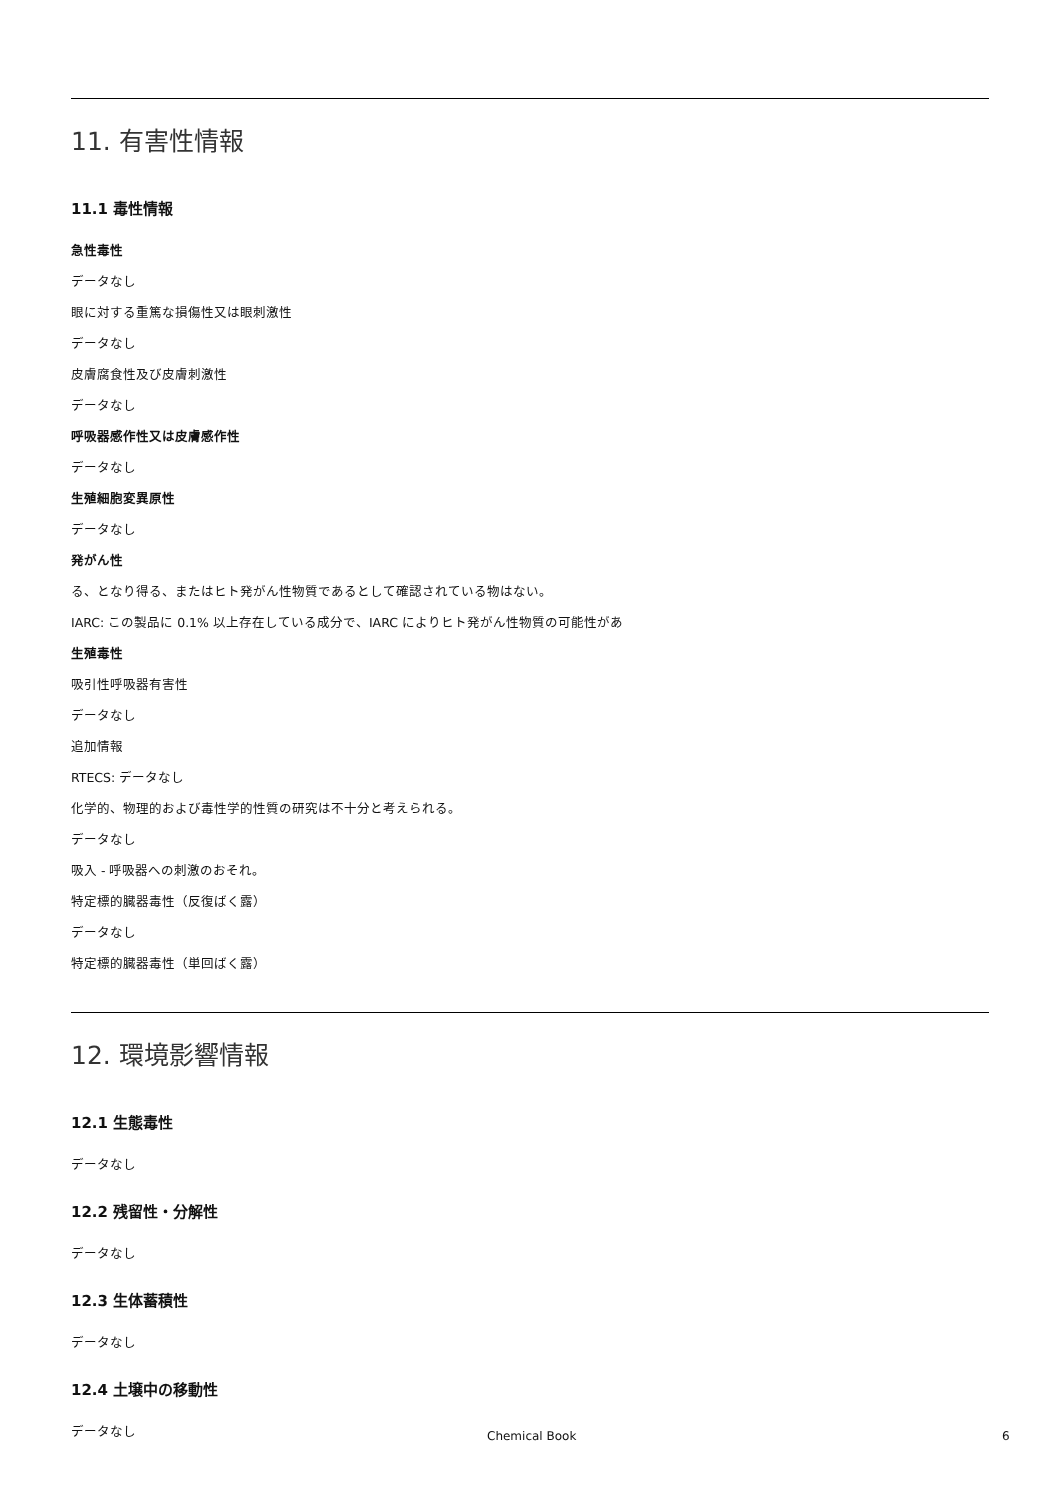11. 有害性情報
11.1 毒性情報
急性毒性
データなし
眼に対する重篤な損傷性又は眼刺激性
データなし
皮膚腐食性及び皮膚刺激性
データなし
呼吸器感作性又は皮膚感作性
データなし
生殖細胞変異原性
データなし
発がん性
る、となり得る、またはヒト発がん性物質であるとして確認されている物はない。
IARC: この製品に 0.1% 以上存在している成分で、IARC によりヒト発がん性物質の可能性があ
生殖毒性
吸引性呼吸器有害性
データなし
追加情報
RTECS: データなし
化学的、物理的および毒性学的性質の研究は不十分と考えられる。
データなし
吸入 - 呼吸器への刺激のおそれ。
特定標的臓器毒性（反復ばく露）
データなし
特定標的臓器毒性（単回ばく露）
12. 環境影響情報
12.1 生態毒性
データなし
12.2 残留性・分解性
データなし
12.3 生体蓄積性
データなし
12.4 土壌中の移動性
データなし
Chemical Book 6